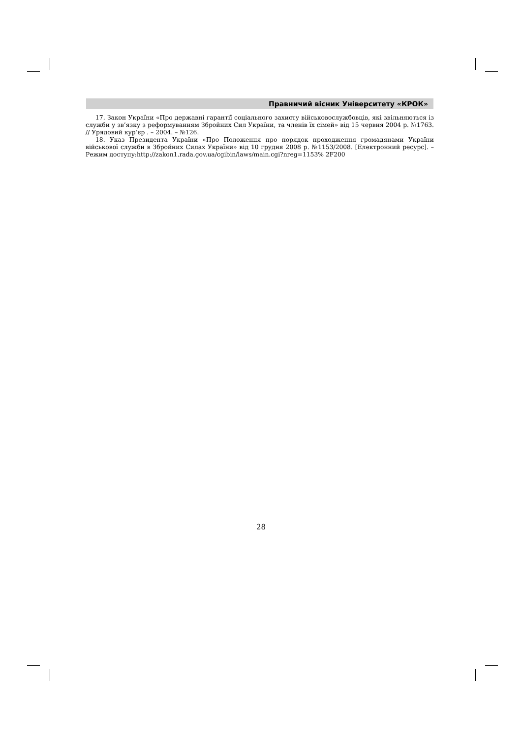Правничий вісник Університету «КРОК»
17. Закон України «Про державні гарантії соціального захисту військовослужбовців, які звільняються із служби у зв’язку з реформуванням Збройних Сил України, та членів їх сімей» від 15 червня 2004 р. №1763. // Урядовий кур’єр . – 2004. – №126.
18. Указ Президента України «Про Положення про порядок проходження громадянами України військової служби в Збройних Силах України» від 10 грудня 2008 р. №1153/2008. [Електронний ресурс]. – Режим доступу:http://zakon1.rada.gov.ua/cgibin/laws/main.cgi?nreg=1153% 2F200
28